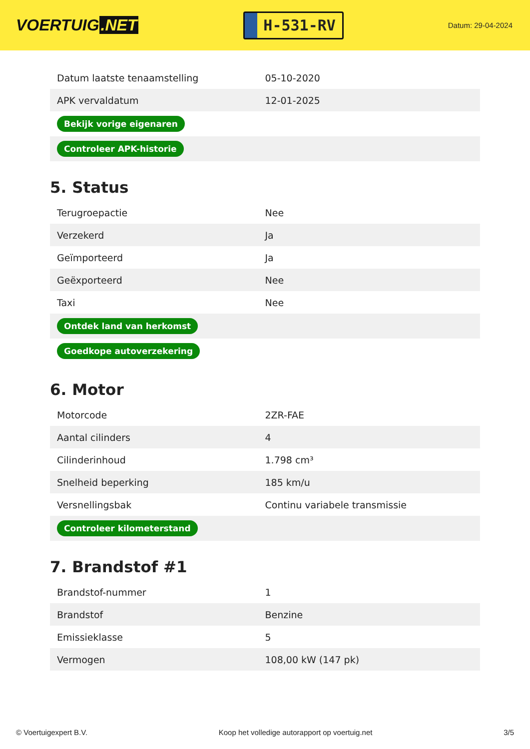VOERTUIG.NET
H-531-RV
Datum: 29-04-2024
| Datum laatste tenaamstelling | 05-10-2020 |
| APK vervaldatum | 12-01-2025 |
| Bekijk vorige eigenaren | |
| Controleer APK-historie | |
5. Status
| Terugroepactie | Nee |
| Verzekerd | Ja |
| Geïmporteerd | Ja |
| Geëxporteerd | Nee |
| Taxi | Nee |
| Ontdek land van herkomst | |
| Goedkope autoverzekering | |
6. Motor
| Motorcode | 2ZR-FAE |
| Aantal cilinders | 4 |
| Cilinderinhoud | 1.798 cm³ |
| Snelheid beperking | 185 km/u |
| Versnellingsbak | Continu variabele transmissie |
| Controleer kilometerstand | |
7. Brandstof #1
| Brandstof-nummer | 1 |
| Brandstof | Benzine |
| Emissieklasse | 5 |
| Vermogen | 108,00 kW (147 pk) |
© Voertuigexpert B.V. Koop het volledige autorapport op voertuig.net 3/5